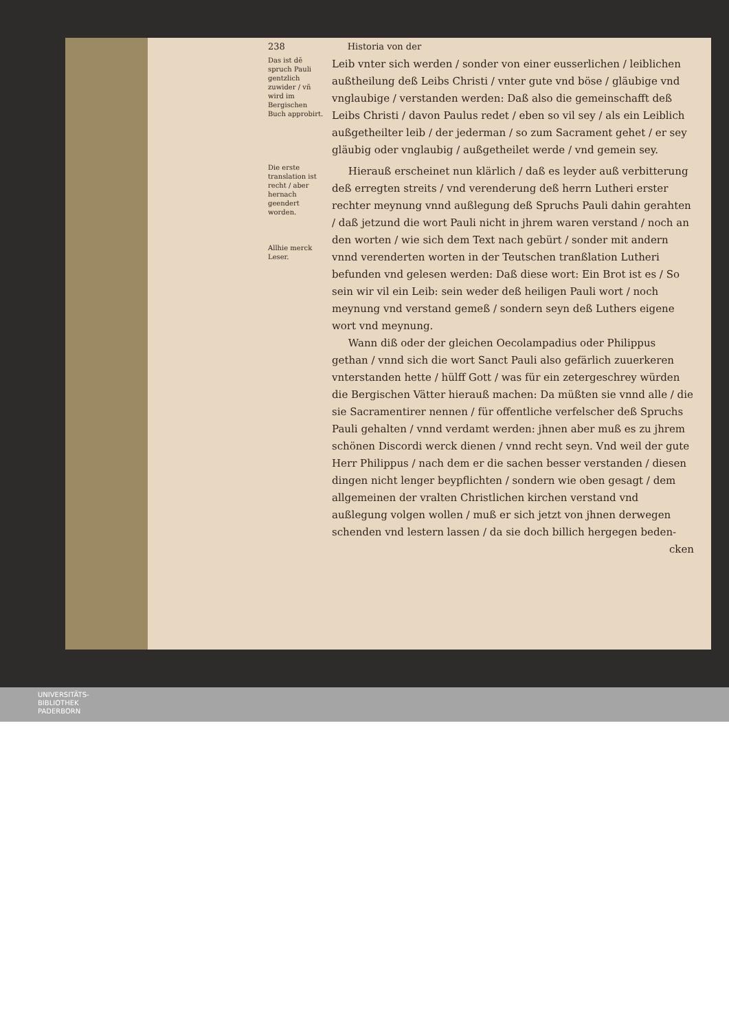238 Historia von der
Das ist dē spruch Pauli gentzlich zuwider / vñ wird im Bergischen Buch approbirt.
Leib vnter sich werden / sonder von einer eusserlichen / leiblichen außtheilung deß Leibs Christi / vnter gute vnd böse / gläubige vnd vnglaubige / verstanden werden: Daß also die gemeinschafft deß Leibs Christi / davon Paulus redet / eben so vil sey / als ein Leiblich außgetheilter leib / der jederman / so zum Sacrament gehet / er sey gläubig oder vnglaubig / außgetheilet werde / vnd gemein sey.
Die erste translation ist recht / aber hernach geendert worden.
Allhie merck Leser.
Hierauß erscheinet nun klärlich / daß es leyder auß verbitterung deß erregten streits / vnd verenderung deß herrn Lutheri erster rechter meynung vnnd außlegung deß Spruchs Pauli dahin gerahten / daß jetzund die wort Pauli nicht in jhrem waren verstand / noch an den worten / wie sich dem Text nach gebürt / sonder mit andern vnnd verenderten worten in der Teutschen tranßlation Lutheri befunden vnd gelesen werden: Daß diese wort: Ein Brot ist es / So sein wir vil ein Leib: sein weder deß heiligen Pauli wort / noch meynung vnd verstand gemeß / sondern seyn deß Luthers eigene wort vnd meynung.
Wann diß oder der gleichen Oecolampadius oder Philippus gethan / vnnd sich die wort Sanct Pauli also gefärlich zuuerkeren vnterstanden hette / hülff Gott / was für ein zetergeschrey würden die Bergischen Vätter hierauß machen: Da müßten sie vnnd alle / die sie Sacramentirer nennen / für offentliche verfelscher deß Spruchs Pauli gehalten / vnnd verdamt werden: jhnen aber muß es zu jhrem schönen Discordi werck dienen / vnnd recht seyn. Vnd weil der gute Herr Philippus / nach dem er die sachen besser verstanden / diesen dingen nicht lenger beypflichten / sondern wie oben gesagt / dem allgemeinen der vralten Christlichen kirchen verstand vnd außlegung volgen wollen / muß er sich jetzt von jhnen derwegen schenden vnd lestern lassen / da sie doch billich hergegen beden-
cken
UNIVERSITÄTS-
BIBLIOTHEK
PADERBORN